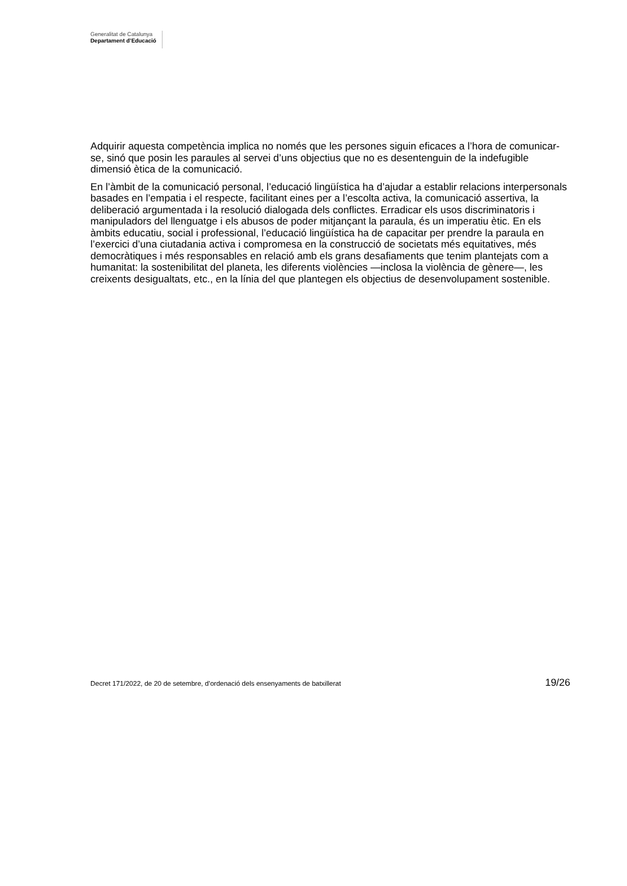Generalitat de Catalunya
Departament d’Educació
Adquirir aquesta competència implica no només que les persones siguin eficaces a l’hora de comunicar-se, sinó que posin les paraules al servei d’uns objectius que no es desentenguin de la indefugible dimensió ètica de la comunicació.
En l’àmbit de la comunicació personal, l’educació lingüística ha d’ajudar a establir relacions interpersonals basades en l’empatia i el respecte, facilitant eines per a l’escolta activa, la comunicació assertiva, la deliberació argumentada i la resolució dialogada dels conflictes. Erradicar els usos discriminatoris i manipuladors del llenguatge i els abusos de poder mitjançant la paraula, és un imperatiu ètic. En els àmbits educatiu, social i professional, l’educació lingüística ha de capacitar per prendre la paraula en l’exercici d’una ciutadania activa i compromesa en la construcció de societats més equitatives, més democràtiques i més responsables en relació amb els grans desafiaments que tenim plantejats com a humanitat: la sostenibilitat del planeta, les diferents violències —inclosa la violència de gènere—, les creixents desigualtats, etc., en la línia del que plantegen els objectius de desenvolupament sostenible.
Decret 171/2022, de 20 de setembre, d’ordenació dels ensenyaments de batxillerat 19/26